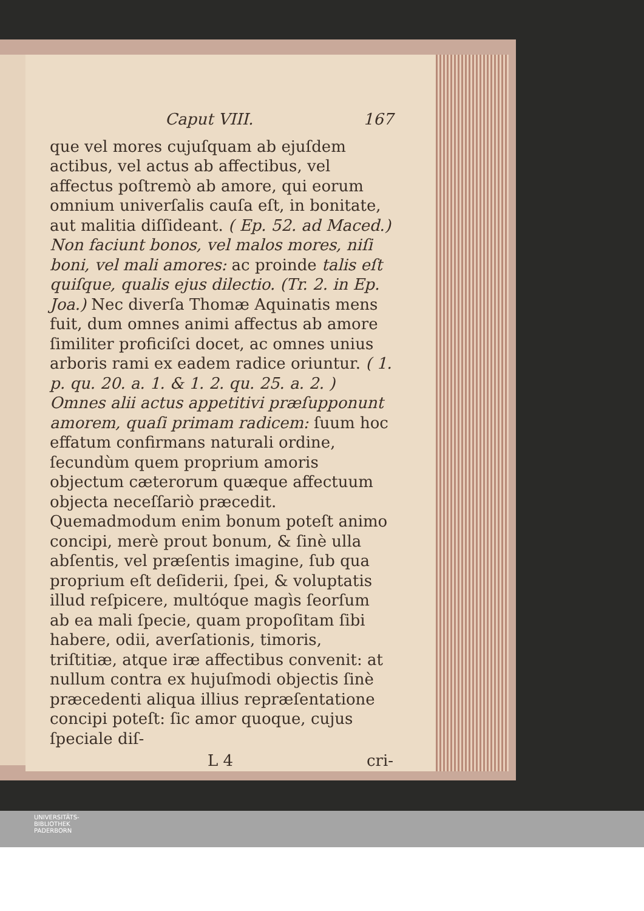Caput VIII. 167
que vel mores cujuſquam ab ejuſdem actibus, vel actus ab affectibus, vel affectus poſtremò ab amore, qui eorum omnium univerſalis cauſa eſt, in bonitate, aut malitia diſſideant. ( Ep. 52. ad Maced.) Non faciunt bonos, vel malos mores, niſi boni, vel mali amores: ac proinde talis eſt quiſque, qualis ejus dilectio. (Tr. 2. in Ep. Joa.) Nec diverſa Thomæ Aquinatis mens fuit, dum omnes animi affectus ab amore ſimiliter proficiſci docet, ac omnes unius arboris rami ex eadem radice oriuntur. ( 1. p. qu. 20. a. 1. & 1. 2. qu. 25. a. 2. ) Omnes alii actus appetitivi præſupponunt amorem, quaſi primam radicem: ſuum hoc effatum confirmans naturali ordine, ſecundùm quem proprium amoris objectum cæterorum quæque affectuum objecta neceſſariò præcedit. Quemadmodum enim bonum poteſt animo concipi, merè prout bonum, & ſinè ulla abſentis, vel præſentis imagine, ſub qua proprium eſt deſiderii, ſpei, & voluptatis illud reſpicere, multóque magìs ſeorſum ab ea mali ſpecie, quam propoſitam ſibi habere, odii, averſationis, timoris, triſtitiæ, atque iræ affectibus convenit: at nullum contra ex hujuſmodi objectis ſinè præcedenti aliqua illius repræſentatione concipi poteſt: ſic amor quoque, cujus ſpeciale diſ-
L 4 cri-
UNIVERSITÄTS-
BIBLIOTHEK
PADERBORN